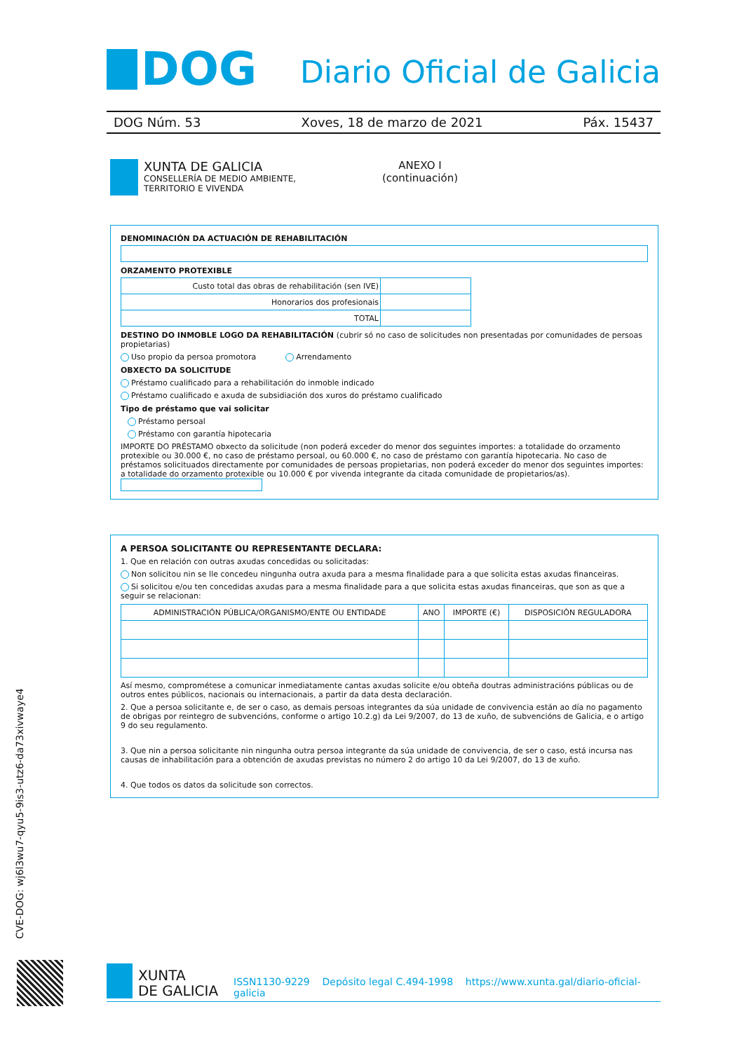DOG
Diario Oficial de Galicia
DOG Núm. 53 Xoves, 18 de marzo de 2021 Páx. 15437
XUNTA DE GALICIA
CONSELLERÍA DE MEDIO AMBIENTE,
TERRITORIO E VIVENDA
ANEXO I
(continuación)
DENOMINACIÓN DA ACTUACIÓN DE REHABILITACIÓN
ORZAMENTO PROTEXIBLE
| Custo total das obras de rehabilitación (sen IVE) | |
| Honorarios dos profesionais | |
| TOTAL | |
DESTINO DO INMOBLE LOGO DA REHABILITACIÓN (cubrir só no caso de solicitudes non presentadas por comunidades de persoas propietarias)
Uso propio da persoa promotora Arrendamento
OBXECTO DA SOLICITUDE
Préstamo cualificado para a rehabilitación do inmoble indicado
Préstamo cualificado e axuda de subsidiación dos xuros do préstamo cualificado
Tipo de préstamo que vai solicitar
Préstamo persoal
Préstamo con garantía hipotecaria
IMPORTE DO PRÉSTAMO obxecto da solicitude (non poderá exceder do menor dos seguintes importes: a totalidade do orzamento protexible ou 30.000 €, no caso de préstamo persoal, ou 60.000 €, no caso de préstamo con garantía hipotecaria. No caso de préstamos solicituados directamente por comunidades de persoas propietarias, non poderá exceder do menor dos seguintes importes: a totalidade do orzamento protexible ou 10.000 € por vivenda integrante da citada comunidade de propietarios/as).
A PERSOA SOLICITANTE OU REPRESENTANTE DECLARA:
1. Que en relación con outras axudas concedidas ou solicitadas:
Non solicitou nin se lle concedeu ningunha outra axuda para a mesma finalidade para a que solicita estas axudas financeiras.
Si solicitou e/ou ten concedidas axudas para a mesma finalidade para a que solicita estas axudas financeiras, que son as que a seguir se relacionan:
| ADMINISTRACIÓN PÚBLICA/ORGANISMO/ENTE OU ENTIDADE | ANO | IMPORTE (€) | DISPOSICIÓN REGULADORA |
| --- | --- | --- | --- |
Así mesmo, comprométese a comunicar inmediatamente cantas axudas solicite e/ou obteña doutras administracións públicas ou de outros entes públicos, nacionais ou internacionais, a partir da data desta declaración.
2. Que a persoa solicitante e, de ser o caso, as demais persoas integrantes da súa unidade de convivencia están ao día no pagamento de obrigas por reintegro de subvencións, conforme o artigo 10.2.g) da Lei 9/2007, do 13 de xuño, de subvencións de Galicia, e o artigo 9 do seu regulamento.
3. Que nin a persoa solicitante nin ningunha outra persoa integrante da súa unidade de convivencia, de ser o caso, está incursa nas causas de inhabilitación para a obtención de axudas previstas no número 2 do artigo 10 da Lei 9/2007, do 13 de xuño.
4. Que todos os datos da solicitude son correctos.
CVE-DOG: wj6l3wu7-qyu5-9is3-utz6-da73xivwaye4
XUNTA
DE GALICIA
ISSN1130-9229 Depósito legal C.494-1998 https://www.xunta.gal/diario-oficial-galicia